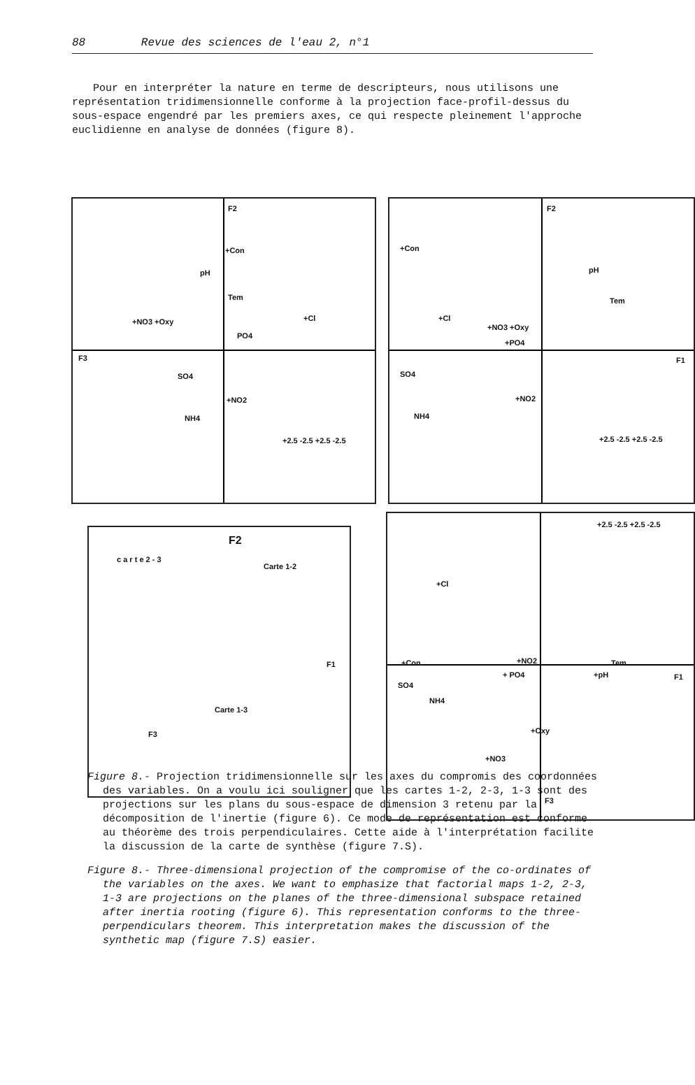88 Revue des sciences de l'eau 2, n°1
Pour en interpréter la nature en terme de descripteurs, nous utilisons une représentation tridimensionnelle conforme à la projection face-profil-dessus du sous-espace engendré par les premiers axes, ce qui respecte pleinement l'approche euclidienne en analyse de données (figure 8).
F2
+Con
pH
Tem
+NO3 +Oxy
PO4
+Cl
F3
SO4
+NO2
NH4
+2.5 -2.5 +2.5 -2.5
F2
+Con
pH
Tem
+Cl
+NO3 +Oxy
+PO4
F1
SO4
+NO2
NH4
+2.5 -2.5 +2.5 -2.5
F2
c a r t e 2 - 3
Carte 1-2
F1
Carte 1-3
F3
+2.5 -2.5 +2.5 -2.5
+Cl
+NO2 +Con Tem
+ PO4 +pH F1
SO4
NH4
+Oxy
+NO3
F3
Figure 8.- Projection tridimensionnelle sur les axes du compromis des coordonnées des variables. On a voulu ici souligner que les cartes 1-2, 2-3, 1-3 sont des projections sur les plans du sous-espace de dimension 3 retenu par la décomposition de l'inertie (figure 6). Ce mode de représentation est conforme au théorème des trois perpendiculaires. Cette aide à l'interprétation facilite la discussion de la carte de synthèse (figure 7.S).
Figure 8.- Three-dimensional projection of the compromise of the co-ordinates of the variables on the axes. We want to emphasize that factorial maps 1-2, 2-3, 1-3 are projections on the planes of the three-dimensional subspace retained after inertia rooting (figure 6). This representation conforms to the three-perpendiculars theorem. This interpretation makes the discussion of the synthetic map (figure 7.S) easier.